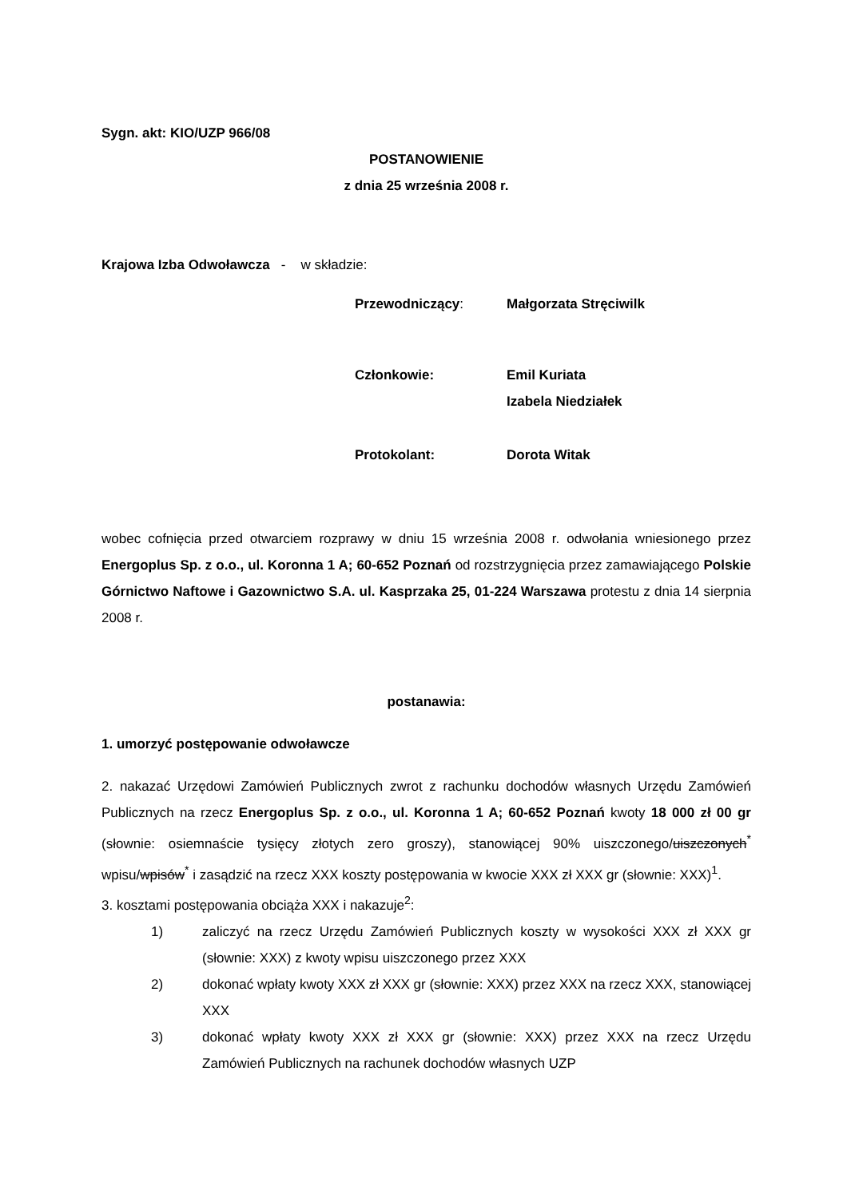Sygn. akt: KIO/UZP 966/08
POSTANOWIENIE
z dnia 25 września 2008 r.
Krajowa Izba Odwoławcza - w składzie:
| Przewodniczący : | Małgorzata Stręciwilk |
| Członkowie: | Emil Kuriata Izabela Niedziałek |
| Protokolant: | Dorota Witak |
wobec cofnięcia przed otwarciem rozprawy w dniu 15 września 2008 r. odwołania wniesionego przez Energoplus Sp. z o.o., ul. Koronna 1 A; 60-652 Poznań od rozstrzygnięcia przez zamawiającego Polskie Górnictwo Naftowe i Gazownictwo S.A. ul. Kasprzaka 25, 01-224 Warszawa protestu z dnia 14 sierpnia 2008 r.
postanawia:
1. umorzyć postępowanie odwoławcze
2. nakazać Urzędowi Zamówień Publicznych zwrot z rachunku dochodów własnych Urzędu Zamówień Publicznych na rzecz Energoplus Sp. z o.o., ul. Koronna 1 A; 60-652 Poznań kwoty 18 000 zł 00 gr (słownie: osiemnaście tysięcy złotych zero groszy), stanowiącej 90% uiszczonego/uiszczonych<sup>*</sup> wpisu/wpisów<sup>*</sup> i zasądzić na rzecz XXX koszty postępowania w kwocie XXX zł XXX gr (słownie: XXX)<sup>1</sup>.
3. kosztami postępowania obciąża XXX i nakazuje<sup>2</sup>:
1) zaliczyć na rzecz Urzędu Zamówień Publicznych koszty w wysokości XXX zł XXX gr (słownie: XXX) z kwoty wpisu uiszczonego przez XXX
2) dokonać wpłaty kwoty XXX zł XXX gr (słownie: XXX) przez XXX na rzecz XXX, stanowiącej XXX
3) dokonać wpłaty kwoty XXX zł XXX gr (słownie: XXX) przez XXX na rzecz Urzędu Zamówień Publicznych na rachunek dochodów własnych UZP